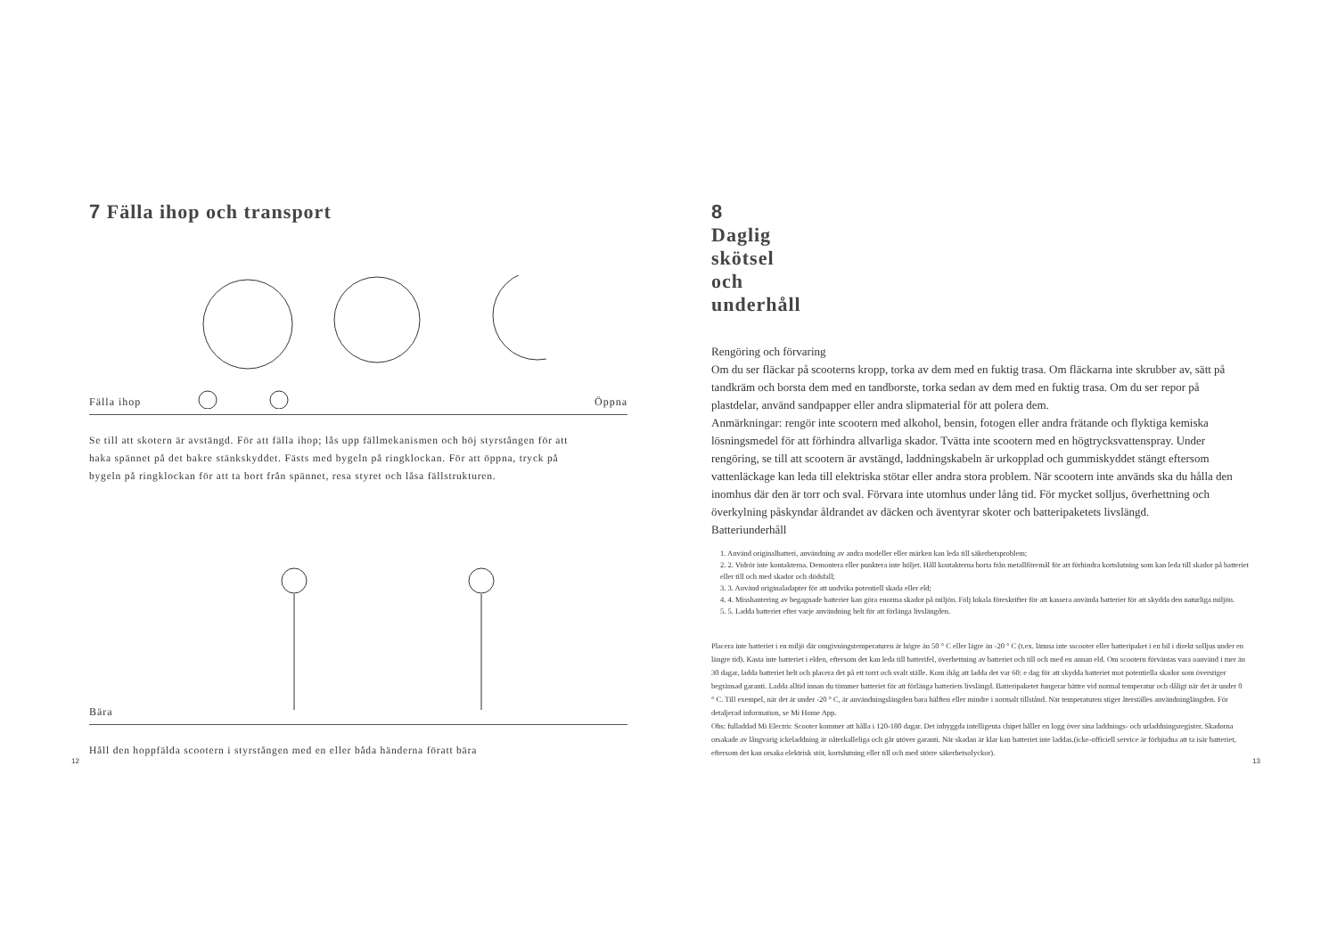7 Fälla ihop och transport
Fälla ihop Öppna
Se till att skotern är avstängd. För att fälla ihop; lås upp fällmekanismen och böj styrstången för att haka spännet på det bakre stänkskyddet. Fästs med bygeln på ringklockan. För att öppna, tryck på bygeln på ringklockan för att ta bort från spännet, resa styret och låsa fällstrukturen.
Bära
Håll den hoppfälda scootern i styrstången med en eller båda händerna föratt bära
12
8 Daglig skötsel och underhåll
Rengöring och förvaring
Om du ser fläckar på scooterns kropp, torka av dem med en fuktig trasa. Om fläckarna inte skrubber av, sätt på tandkräm och borsta dem med en tandborste, torka sedan av dem med en fuktig trasa. Om du ser repor på plastdelar, använd sandpapper eller andra slipmaterial för att polera dem.
Anmärkningar: rengör inte scootern med alkohol, bensin, fotogen eller andra frätande och flyktiga kemiska lösningsmedel för att förhindra allvarliga skador. Tvätta inte scootern med en högtrycksvattenspray. Under rengöring, se till att scootern är avstängd, laddningskabeln är urkopplad och gummiskyddet stängt eftersom vattenläckage kan leda till elektriska stötar eller andra stora problem. När scootern inte används ska du hålla den inomhus där den är torr och sval. Förvara inte utomhus under lång tid. För mycket solljus, överhettning och överkylning påskyndar åldrandet av däcken och äventyrar skoter och batteripaketets livslängd.
Batteriunderhåll
1. Använd originalbatteri, användning av andra modeller eller märken kan leda till säkerhetsproblem;
2. 2. Vidrör inte kontakterna. Demontera eller punktera inte höljet. Håll kontakterna borta från metallföremål för att förhindra kortslutning som kan leda till skador på batteriet eller till och med skador och dödsfall;
3. 3. Använd originaladapter för att undvika potentiell skada eller eld;
4. 4. Misshantering av begagnade batterier kan göra enorma skador på miljön. Följ lokala föreskrifter för att kassera använda batterier för att skydda den naturliga miljön.
5. 5. Ladda batteriet efter varje användning helt för att förlänga livslängden.
Placera inte batteriet i en miljö där omgivningstemperaturen är högre än 50 ° C eller lägre än -20 ° C (t.ex. lämna inte sscooter eller batteripaket i en bil i direkt solljus under en längre tid). Kasta inte batteriet i elden, eftersom det kan leda till batterifel, överhettning av batteriet och till och med en annan eld. Om scootern förväntas vara oanvänd i mer än 30 dagar, ladda batteriet helt och placera det på ett torrt och svalt ställe. Kom ihåg att ladda det var 60: e dag för att skydda batteriet mot potentiella skador som överstiger begränsad garanti. Ladda alltid innan du tömmer batteriet för att förlänga batteriets livslängd. Batteripaketet fungerar bättre vid normal temperatur och dåligt när det är under 0 ° C. Till exempel, när det är under -20 ° C, är användningslängden bara hälften eller mindre i normalt tillstånd. När temperaturen stiger återställes användninglängden. För detaljerad information, se Mi Home App.
Obs: fulladdad Mi Electric Scooter kommer att hålla i 120-180 dagar. Det inbyggda intelligenta chipet håller en logg över sina laddnings- och urladdningsregister. Skadorna orsakade av långvarig ickeladdning är oåterkalleliga och går utöver garanti. När skadan är klar kan batteriet inte laddas.(icke-officiell service är förbjudna att ta isär batteriet, eftersom det kan orsaka elektrisk stöt, kortslutning eller till och med större säkerhetsolyckor).
13